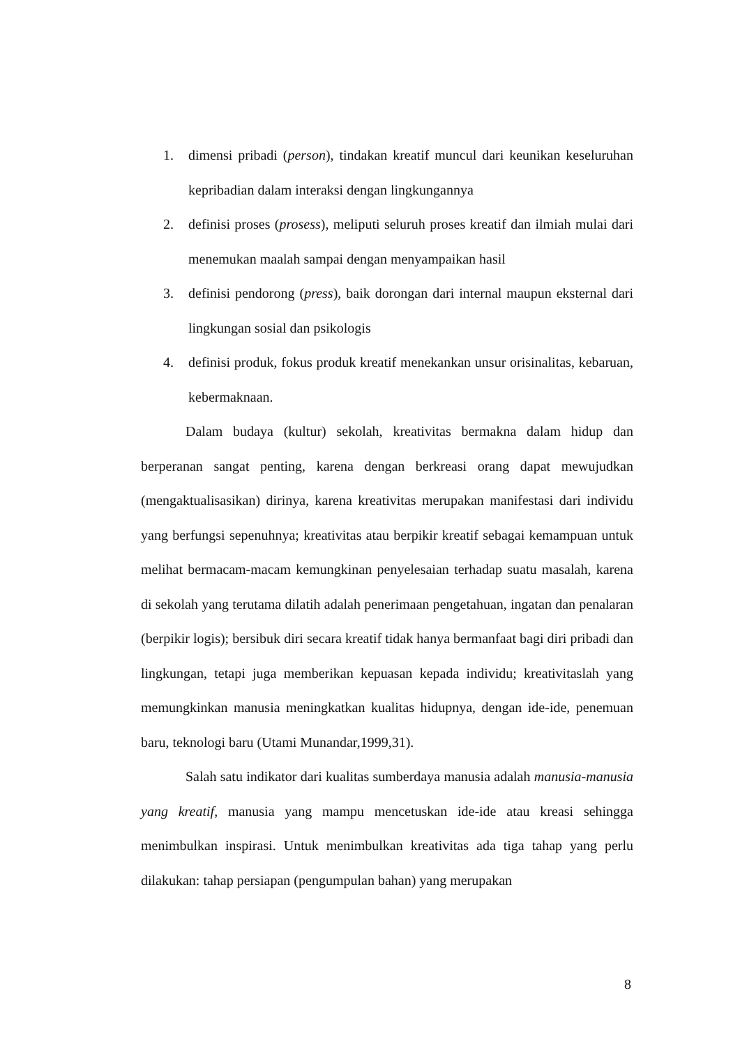1. dimensi pribadi (person), tindakan kreatif muncul dari keunikan keseluruhan kepribadian dalam interaksi dengan lingkungannya
2. definisi proses (prosess), meliputi seluruh proses kreatif dan ilmiah mulai dari menemukan maalah sampai dengan menyampaikan hasil
3. definisi pendorong (press), baik dorongan dari internal maupun eksternal dari lingkungan sosial dan psikologis
4. definisi produk, fokus produk kreatif menekankan unsur orisinalitas, kebaruan, kebermaknaan.
Dalam budaya (kultur) sekolah, kreativitas bermakna dalam hidup dan berperanan sangat penting, karena dengan berkreasi orang dapat mewujudkan (mengaktualisasikan) dirinya, karena kreativitas merupakan manifestasi dari individu yang berfungsi sepenuhnya; kreativitas atau berpikir kreatif sebagai kemampuan untuk melihat bermacam-macam kemungkinan penyelesaian terhadap suatu masalah, karena di sekolah yang terutama dilatih adalah penerimaan pengetahuan, ingatan dan penalaran (berpikir logis); bersibuk diri secara kreatif tidak hanya bermanfaat bagi diri pribadi dan lingkungan, tetapi juga memberikan kepuasan kepada individu; kreativitaslah yang memungkinkan manusia meningkatkan kualitas hidupnya, dengan ide-ide, penemuan baru, teknologi baru (Utami Munandar,1999,31).
Salah satu indikator dari kualitas sumberdaya manusia adalah manusia-manusia yang kreatif, manusia yang mampu mencetuskan ide-ide atau kreasi sehingga menimbulkan inspirasi. Untuk menimbulkan kreativitas ada tiga tahap yang perlu dilakukan: tahap persiapan (pengumpulan bahan) yang merupakan
8